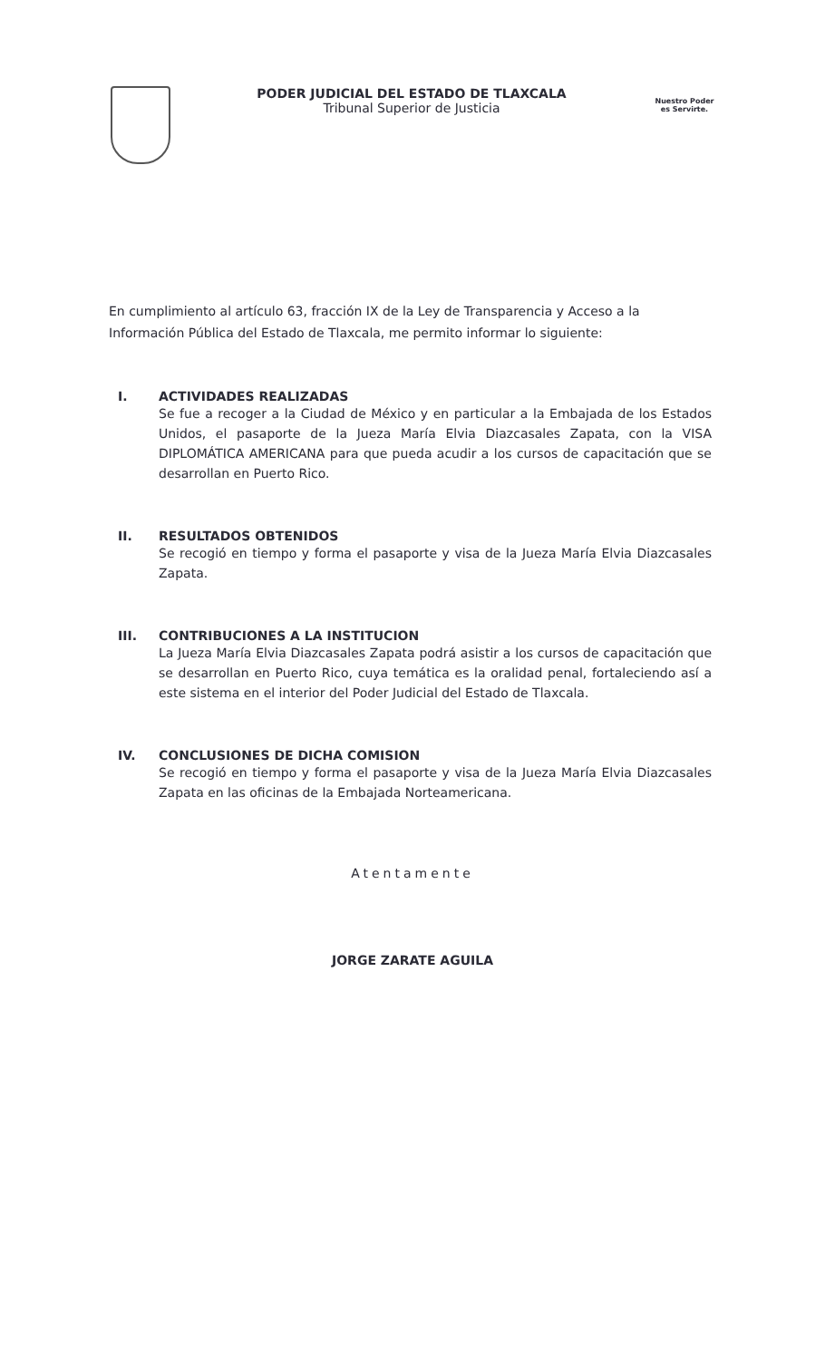PODER JUDICIAL DEL ESTADO DE TLAXCALA
Tribunal Superior de Justicia
Nuestro Poder es Servirte.
En cumplimiento al artículo 63, fracción IX de la Ley de Transparencia y Acceso a la Información Pública del Estado de Tlaxcala, me permito informar lo siguiente:
I. ACTIVIDADES REALIZADAS
Se fue a recoger a la Ciudad de México y en particular a la Embajada de los Estados Unidos, el pasaporte de la Jueza María Elvia Diazcasales Zapata, con la VISA DIPLOMÁTICA AMERICANA para que pueda acudir a los cursos de capacitación que se desarrollan en Puerto Rico.
II. RESULTADOS OBTENIDOS
Se recogió en tiempo y forma el pasaporte y visa de la Jueza María Elvia Diazcasales Zapata.
III. CONTRIBUCIONES A LA INSTITUCION
La Jueza María Elvia Diazcasales Zapata podrá asistir a los cursos de capacitación que se desarrollan en Puerto Rico, cuya temática es la oralidad penal, fortaleciendo así a este sistema en el interior del Poder Judicial del Estado de Tlaxcala.
IV. CONCLUSIONES DE DICHA COMISION
Se recogió en tiempo y forma el pasaporte y visa de la Jueza María Elvia Diazcasales Zapata en las oficinas de la Embajada Norteamericana.
Atentamente
JORGE ZARATE AGUILA